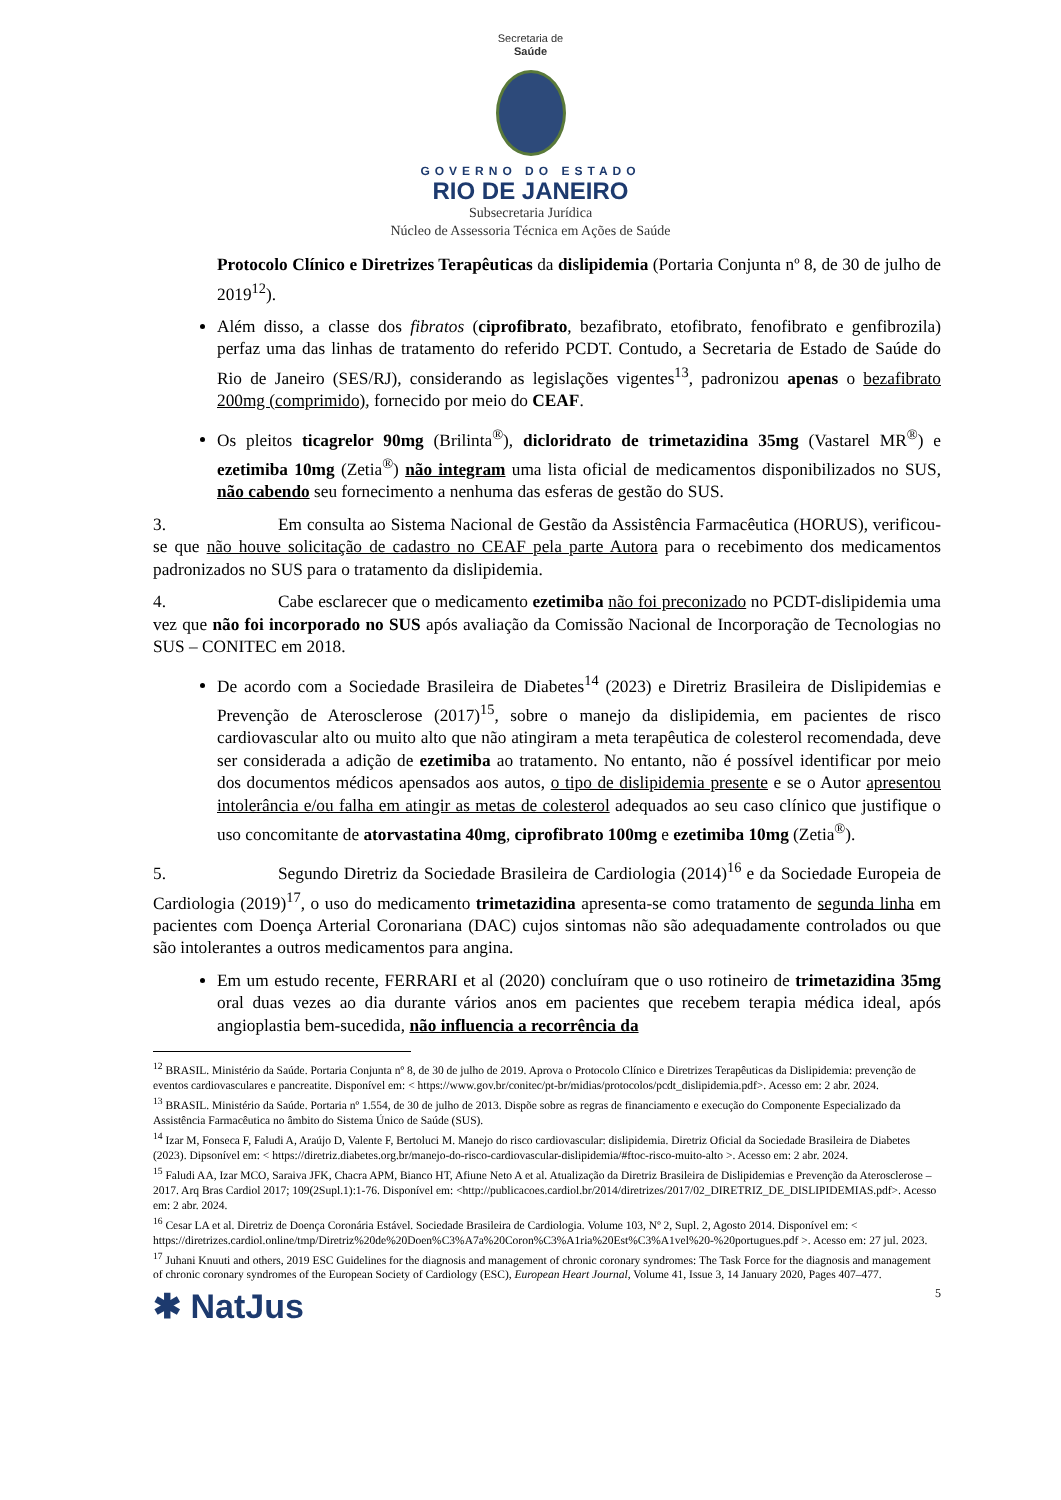Secretaria de
Saúde
GOVERNO DO ESTADO
RIO DE JANEIRO
Subsecretaria Jurídica
Núcleo de Assessoria Técnica em Ações de Saúde
Protocolo Clínico e Diretrizes Terapêuticas da dislipidemia (Portaria Conjunta nº 8, de 30 de julho de 2019<sup>12</sup>).
Além disso, a classe dos fibratos (ciprofibrato, bezafibrato, etofibrato, fenofibrato e genfibrozila) perfaz uma das linhas de tratamento do referido PCDT. Contudo, a Secretaria de Estado de Saúde do Rio de Janeiro (SES/RJ), considerando as legislações vigentes<sup>13</sup>, padronizou apenas o bezafibrato 200mg (comprimido), fornecido por meio do CEAF.
Os pleitos ticagrelor 90mg (Brilinta<sup>®</sup>), dicloridrato de trimetazidina 35mg (Vastarel MR<sup>®</sup>) e ezetimiba 10mg (Zetia<sup>®</sup>) não integram uma lista oficial de medicamentos disponibilizados no SUS, não cabendo seu fornecimento a nenhuma das esferas de gestão do SUS.
3. Em consulta ao Sistema Nacional de Gestão da Assistência Farmacêutica (HORUS), verificou-se que não houve solicitação de cadastro no CEAF pela parte Autora para o recebimento dos medicamentos padronizados no SUS para o tratamento da dislipidemia.
4. Cabe esclarecer que o medicamento ezetimiba não foi preconizado no PCDT-dislipidemia uma vez que não foi incorporado no SUS após avaliação da Comissão Nacional de Incorporação de Tecnologias no SUS – CONITEC em 2018.
De acordo com a Sociedade Brasileira de Diabetes<sup>14</sup> (2023) e Diretriz Brasileira de Dislipidemias e Prevenção de Aterosclerose (2017)<sup>15</sup>, sobre o manejo da dislipidemia, em pacientes de risco cardiovascular alto ou muito alto que não atingiram a meta terapêutica de colesterol recomendada, deve ser considerada a adição de ezetimiba ao tratamento. No entanto, não é possível identificar por meio dos documentos médicos apensados aos autos, o tipo de dislipidemia presente e se o Autor apresentou intolerância e/ou falha em atingir as metas de colesterol adequados ao seu caso clínico que justifique o uso concomitante de atorvastatina 40mg, ciprofibrato 100mg e ezetimiba 10mg (Zetia<sup>®</sup>).
5. Segundo Diretriz da Sociedade Brasileira de Cardiologia (2014)<sup>16</sup> e da Sociedade Europeia de Cardiologia (2019)<sup>17</sup>, o uso do medicamento trimetazidina apresenta-se como tratamento de segunda linha em pacientes com Doença Arterial Coronariana (DAC) cujos sintomas não são adequadamente controlados ou que são intolerantes a outros medicamentos para angina.
Em um estudo recente, FERRARI et al (2020) concluíram que o uso rotineiro de trimetazidina 35mg oral duas vezes ao dia durante vários anos em pacientes que recebem terapia médica ideal, após angioplastia bem-sucedida, não influencia a recorrência da
<sup>12</sup> BRASIL. Ministério da Saúde. Portaria Conjunta nº 8, de 30 de julho de 2019. Aprova o Protocolo Clínico e Diretrizes Terapêuticas da Dislipidemia: prevenção de eventos cardiovasculares e pancreatite. Disponível em: < https://www.gov.br/conitec/pt-br/midias/protocolos/pcdt_dislipidemia.pdf>. Acesso em: 2 abr. 2024.
<sup>13</sup> BRASIL. Ministério da Saúde. Portaria nº 1.554, de 30 de julho de 2013. Dispõe sobre as regras de financiamento e execução do Componente Especializado da Assistência Farmacêutica no âmbito do Sistema Único de Saúde (SUS).
<sup>14</sup> Izar M, Fonseca F, Faludi A, Araújo D, Valente F, Bertoluci M. Manejo do risco cardiovascular: dislipidemia. Diretriz Oficial da Sociedade Brasileira de Diabetes (2023). Dipsonível em: < https://diretriz.diabetes.org.br/manejo-do-risco-cardiovascular-dislipidemia/#ftoc-risco-muito-alto >. Acesso em: 2 abr. 2024.
<sup>15</sup> Faludi AA, Izar MCO, Saraiva JFK, Chacra APM, Bianco HT, Afiune Neto A et al. Atualização da Diretriz Brasileira de Dislipidemias e Prevenção da Aterosclerose – 2017. Arq Bras Cardiol 2017; 109(2Supl.1):1-76. Disponível em: <http://publicacoes.cardiol.br/2014/diretrizes/2017/02_DIRETRIZ_DE_DISLIPIDEMIAS.pdf>. Acesso em: 2 abr. 2024.
<sup>16</sup> Cesar LA et al. Diretriz de Doença Coronária Estável. Sociedade Brasileira de Cardiologia. Volume 103, Nº 2, Supl. 2, Agosto 2014. Disponível em: < https://diretrizes.cardiol.online/tmp/Diretriz%20de%20Doen%C3%A7a%20Coron%C3%A1ria%20Est%C3%A1vel%20-%20portugues.pdf >. Acesso em: 27 jul. 2023.
<sup>17</sup> Juhani Knuuti and others, 2019 ESC Guidelines for the diagnosis and management of chronic coronary syndromes: The Task Force for the diagnosis and management of chronic coronary syndromes of the European Society of Cardiology (ESC), European Heart Journal, Volume 41, Issue 3, 14 January 2020, Pages 407–477.
✱ NatJus 5